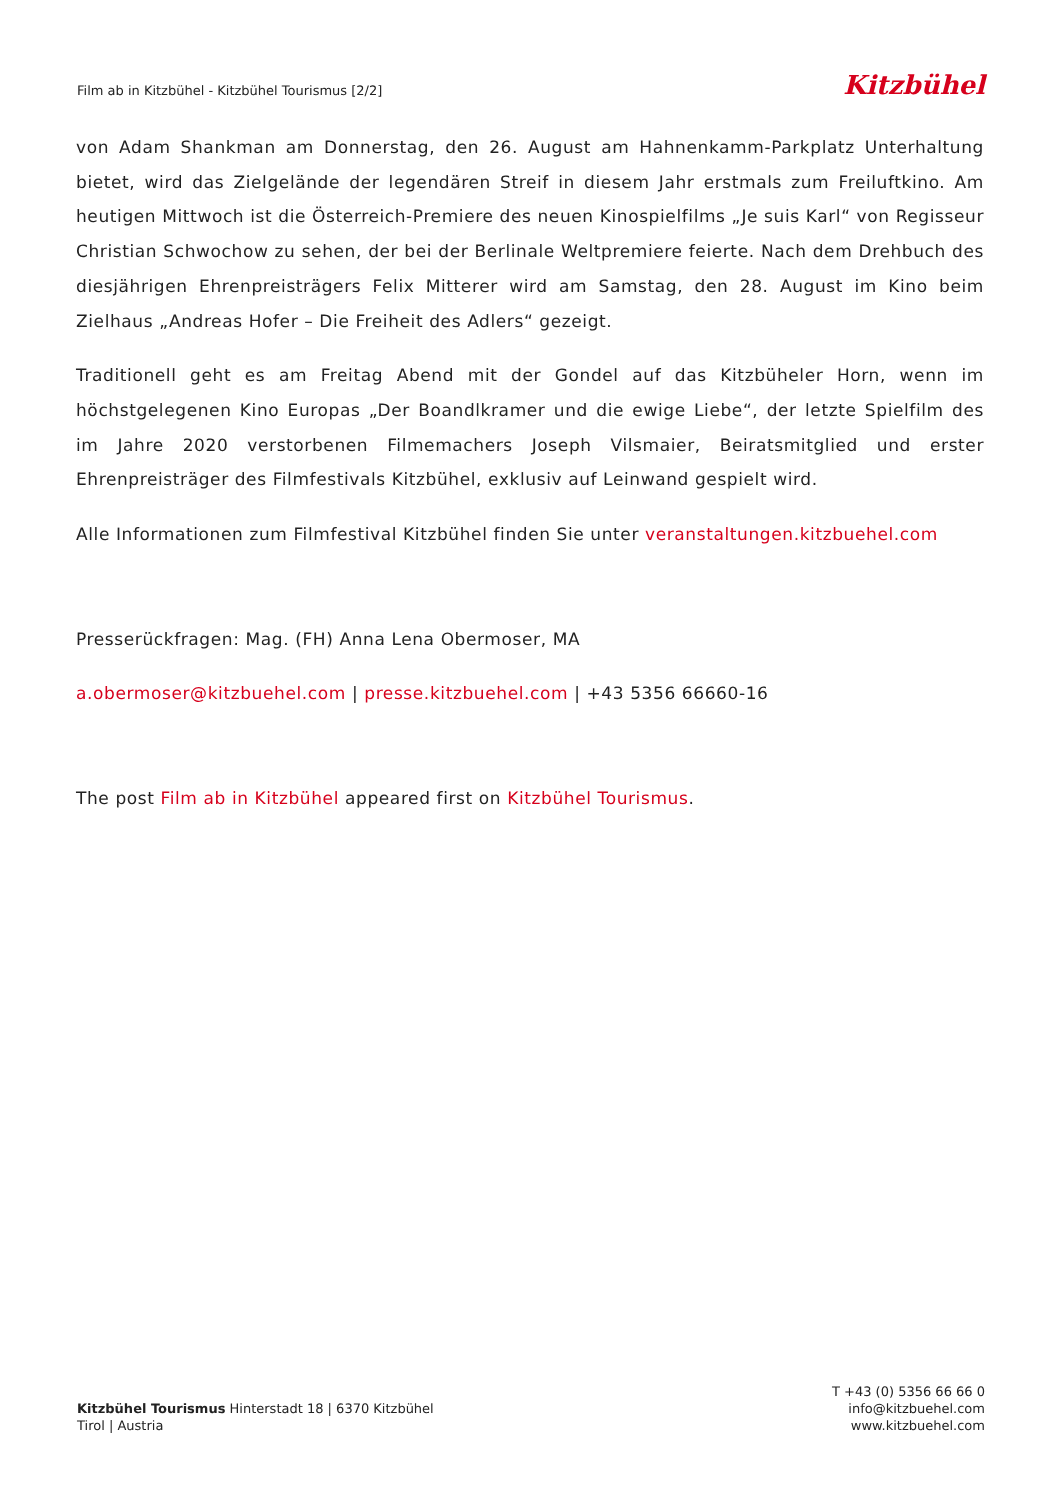Film ab in Kitzbühel - Kitzbühel Tourismus [2/2]
Kitzbühel
von Adam Shankman am Donnerstag, den 26. August am Hahnenkamm-Parkplatz Unterhaltung bietet, wird das Zielgelände der legendären Streif in diesem Jahr erstmals zum Freiluftkino. Am heutigen Mittwoch ist die Österreich-Premiere des neuen Kinospielfilms „Je suis Karl“ von Regisseur Christian Schwochow zu sehen, der bei der Berlinale Weltpremiere feierte. Nach dem Drehbuch des diesjährigen Ehrenpreisträgers Felix Mitterer wird am Samstag, den 28. August im Kino beim Zielhaus „Andreas Hofer – Die Freiheit des Adlers“ gezeigt.
Traditionell geht es am Freitag Abend mit der Gondel auf das Kitzbüheler Horn, wenn im höchstgelegenen Kino Europas „Der Boandlkramer und die ewige Liebe“, der letzte Spielfilm des im Jahre 2020 verstorbenen Filmemachers Joseph Vilsmaier, Beiratsmitglied und erster Ehrenpreisträger des Filmfestivals Kitzbühel, exklusiv auf Leinwand gespielt wird.
Alle Informationen zum Filmfestival Kitzbühel finden Sie unter veranstaltungen.kitzbuehel.com
Presserückfragen: Mag. (FH) Anna Lena Obermoser, MA
a.obermoser@kitzbuehel.com | presse.kitzbuehel.com | +43 5356 66660-16
The post Film ab in Kitzbühel appeared first on Kitzbühel Tourismus.
Kitzbühel Tourismus Hinterstadt 18 | 6370 Kitzbühel
Tirol | Austria
T +43 (0) 5356 66 66 0
info@kitzbuehel.com
www.kitzbuehel.com